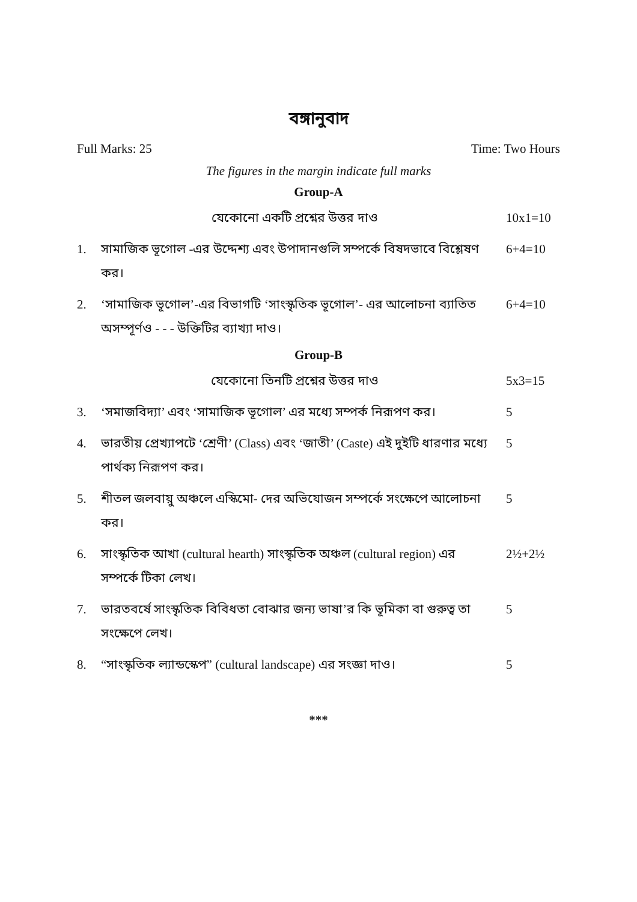বঙ্গানুবাদ
Full Marks: 25 Time: Two Hours
The figures in the margin indicate full marks
Group-A
যেকোনো একটি প্রশ্নের উত্তর দাও 10x1=10
1. সামাজিক ভূগোল -এর উদ্দেশ্য এবং উপাদানগুলি সম্পর্কে বিষদভাবে বিশ্লেষণ কর। 6+4=10
2. ‘সামাজিক ভূগোল’-এর বিভাগটি ‘সাংস্কৃতিক ভূগোল’- এর আলোচনা ব্যাতিত অসম্পূর্ণও - - - উক্তিটির ব্যাখ্যা দাও। 6+4=10
Group-B
যেকোনো তিনটি প্রশ্নের উত্তর দাও 5x3=15
3. ‘সমাজবিদ্যা’ এবং ‘সামাজিক ভূগোল’ এর মধ্যে সম্পর্ক নিরূপণ কর। 5
4. ভারতীয় প্রেখ্যাপটে ‘শ্রেণী’ (Class) এবং ‘জাতী’ (Caste) এই দুইটি ধারণার মধ্যে পার্থক্য নিরূপণ কর। 5
5. শীতল জলবায়ু অঞ্চলে এস্কিমো- দের অভিযোজন সম্পর্কে সংক্ষেপে আলোচনা কর। 5
6. সাংস্কৃতিক আখা (cultural hearth) সাংস্কৃতিক অঞ্চল (cultural region) এর সম্পর্কে টিকা লেখ। 2½+2½
7. ভারতবর্ষে সাংস্কৃতিক বিবিধতা বোঝার জন্য ভাষা’র কি ভূমিকা বা গুরুত্ব তা সংক্ষেপে লেখ। 5
8. “সাংস্কৃতিক ল্যান্ডস্কেপ” (cultural landscape) এর সংজ্ঞা দাও। 5
***